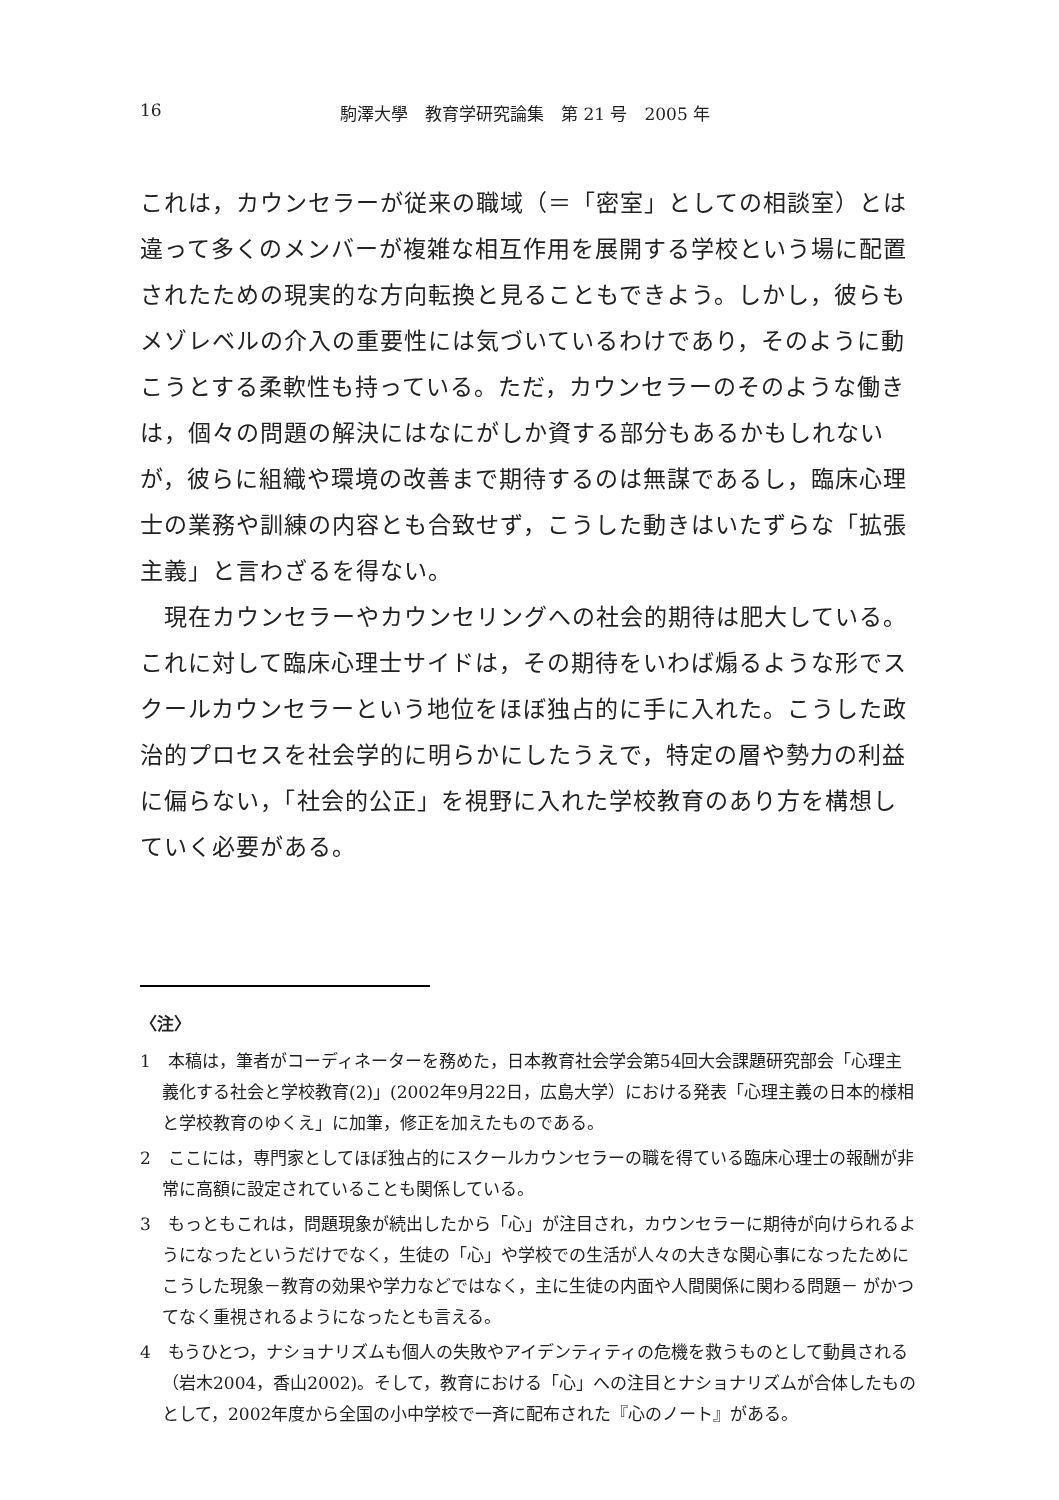16 駒澤大學　教育学研究論集　第 21 号　2005 年
これは，カウンセラーが従来の職域（＝「密室」としての相談室）とは違って多くのメンバーが複雑な相互作用を展開する学校という場に配置されたための現実的な方向転換と見ることもできよう。しかし，彼らもメゾレベルの介入の重要性には気づいているわけであり，そのように動こうとする柔軟性も持っている。ただ，カウンセラーのそのような働きは，個々の問題の解決にはなにがしか資する部分もあるかもしれないが，彼らに組織や環境の改善まで期待するのは無謀であるし，臨床心理士の業務や訓練の内容とも合致せず，こうした動きはいたずらな「拡張主義」と言わざるを得ない。
　現在カウンセラーやカウンセリングへの社会的期待は肥大している。これに対して臨床心理士サイドは，その期待をいわば煽るような形でスクールカウンセラーという地位をほぼ独占的に手に入れた。こうした政治的プロセスを社会学的に明らかにしたうえで，特定の層や勢力の利益に偏らない，「社会的公正」を視野に入れた学校教育のあり方を構想していく必要がある。
〈注〉
1　本稿は，筆者がコーディネーターを務めた，日本教育社会学会第54回大会課題研究部会「心理主義化する社会と学校教育(2)」(2002年9月22日，広島大学）における発表「心理主義の日本的様相と学校教育のゆくえ」に加筆，修正を加えたものである。
2　ここには，専門家としてほぼ独占的にスクールカウンセラーの職を得ている臨床心理士の報酬が非常に高額に設定されていることも関係している。
3　もっともこれは，問題現象が続出したから「心」が注目され，カウンセラーに期待が向けられるようになったというだけでなく，生徒の「心」や学校での生活が人々の大きな関心事になったためにこうした現象－教育の効果や学力などではなく，主に生徒の内面や人間関係に関わる問題－ がかつてなく重視されるようになったとも言える。
4　もうひとつ，ナショナリズムも個人の失敗やアイデンティティの危機を救うものとして動員される（岩木2004，香山2002)。そして，教育における「心」への注目とナショナリズムが合体したものとして，2002年度から全国の小中学校で一斉に配布された『心のノート』がある。